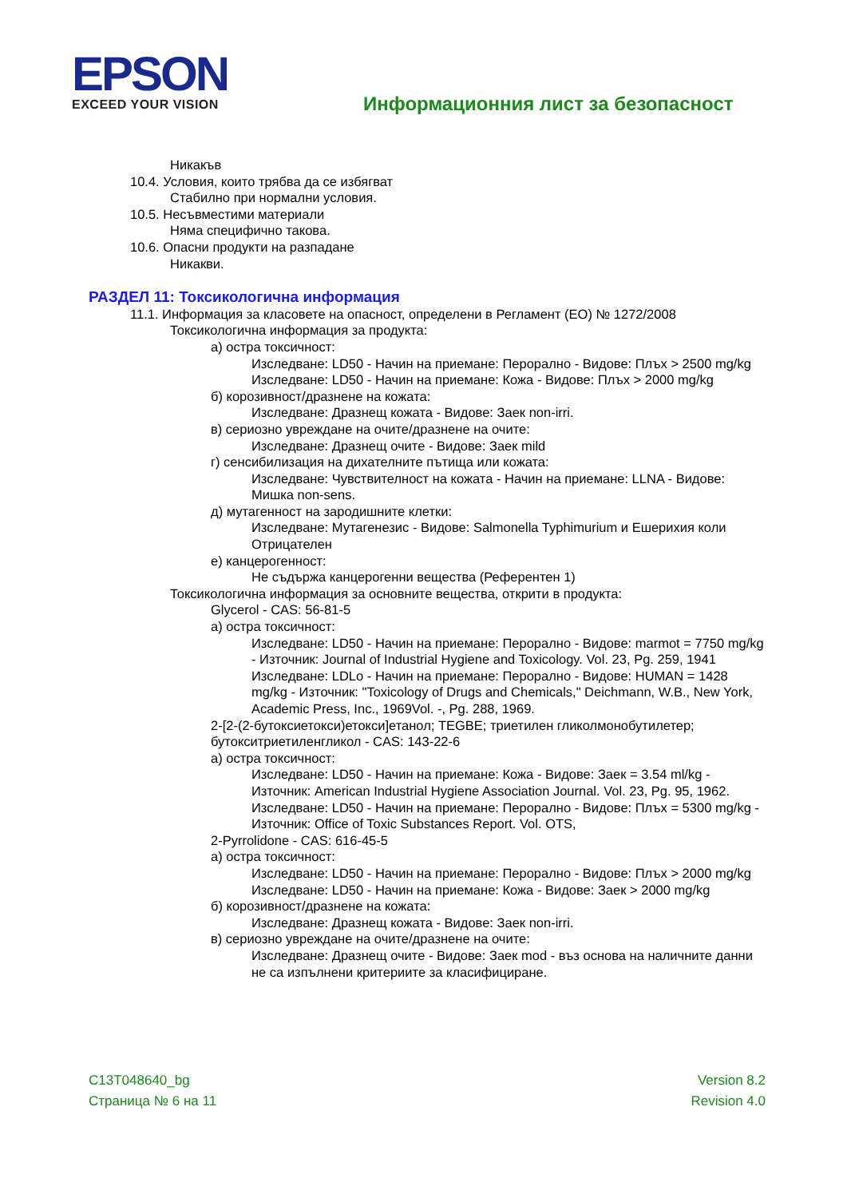EPSON
EXCEED YOUR VISION
Информационния лист за безопасност
Никакъв
10.4. Условия, които трябва да се избягват
Стабилно при нормални условия.
10.5. Несъвместими материали
Няма специфично такова.
10.6. Опасни продукти на разпадане
Никакви.
РАЗДЕЛ 11: Токсикологична информация
11.1. Информация за класовете на опасност, определени в Регламент (ЕО) № 1272/2008
Токсикологична информация за продукта:
а) остра токсичност:
Изследване: LD50 - Начин на приемане: Перорално - Видове: Плъх > 2500 mg/kg
Изследване: LD50 - Начин на приемане: Кожа - Видове: Плъх > 2000 mg/kg
б) корозивност/дразнене на кожата:
Изследване: Дразнещ кожата - Видове: Заек non-irri.
в) сериозно увреждане на очите/дразнене на очите:
Изследване: Дразнещ очите - Видове: Заек mild
г) сенсибилизация на дихателните пътища или кожата:
Изследване: Чувствителност на кожата - Начин на приемане: LLNA - Видове: Мишка non-sens.
д) мутагенност на зародишните клетки:
Изследване: Мутагенезис - Видове: Salmonella Typhimurium и Ешерихия коли Отрицателен
е) канцерогенност:
Не съдържа канцерогенни вещества (Референтен 1)
Токсикологична информация за основните вещества, открити в продукта:
Glycerol - CAS: 56-81-5
а) остра токсичност:
Изследване: LD50 - Начин на приемане: Перорално - Видове: marmot = 7750 mg/kg - Източник: Journal of Industrial Hygiene and Toxicology. Vol. 23, Pg. 259, 1941
Изследване: LDLo - Начин на приемане: Перорално - Видове: HUMAN = 1428 mg/kg - Източник: "Toxicology of Drugs and Chemicals," Deichmann, W.B., New York, Academic Press, Inc., 1969Vol. -, Pg. 288, 1969.
2-[2-(2-бутоксиетокси)етокси]етанол; TEGBE; триетилен гликолмонобутилетер; бутокситриетиленгликол - CAS: 143-22-6
а) остра токсичност:
Изследване: LD50 - Начин на приемане: Кожа - Видове: Заек = 3.54 ml/kg - Източник: American Industrial Hygiene Association Journal. Vol. 23, Pg. 95, 1962.
Изследване: LD50 - Начин на приемане: Перорално - Видове: Плъх = 5300 mg/kg - Източник: Office of Toxic Substances Report. Vol. OTS,
2-Pyrrolidone - CAS: 616-45-5
а) остра токсичност:
Изследване: LD50 - Начин на приемане: Перорално - Видове: Плъх > 2000 mg/kg
Изследване: LD50 - Начин на приемане: Кожа - Видове: Заек > 2000 mg/kg
б) корозивност/дразнене на кожата:
Изследване: Дразнещ кожата - Видове: Заек non-irri.
в) сериозно увреждане на очите/дразнене на очите:
Изследване: Дразнещ очите - Видове: Заек mod - въз основа на наличните данни не са изпълнени критериите за класифициране.
C13T048640_bg
Страница № 6 на 11
Version 8.2
Revision 4.0